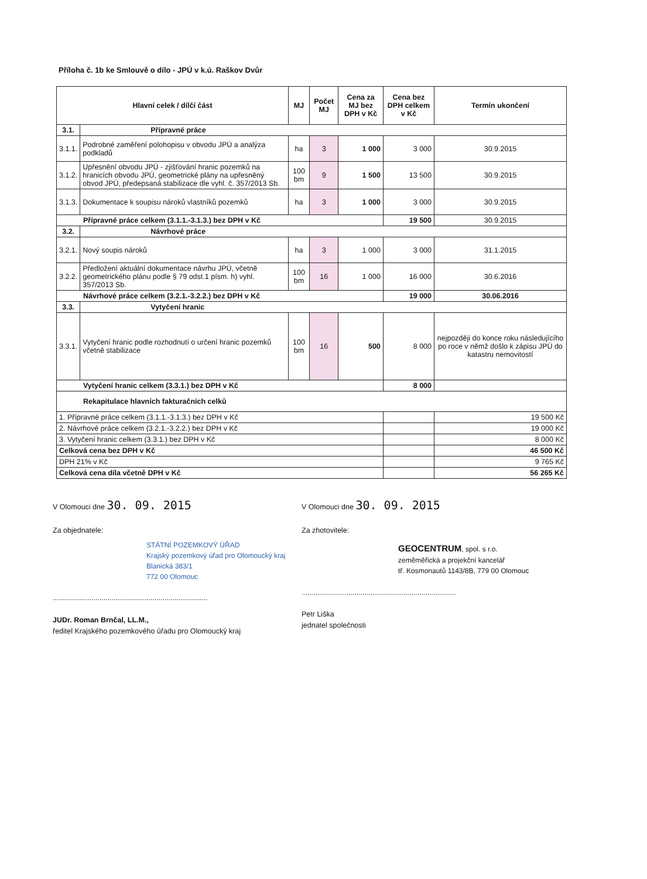Příloha č. 1b ke Smlouvě o dílo - JPÚ v k.ú. Raškov Dvůr
| Hlavní celek / dílčí část | | MJ | Počet MJ | Cena za MJ bez DPH v Kč | Cena bez DPH celkem v Kč | Termín ukončení |
| --- | --- | --- | --- | --- | --- | --- |
| 3.1. | Přípravné práce | | | | | |
| 3.1.1. | Podrobné zaměření polohopisu v obvodu JPÚ a analýza podkladů | ha | 3 | 1 000 | 3 000 | 30.9.2015 |
| 3.1.2. | Upřesnění obvodu JPÚ - zjišťování hranic pozemků na hranicích obvodu JPÚ, geometrické plány na upřesněný obvod JPÚ, předepsaná stabilizace dle vyhl. č. 357/2013 Sb. | 100 bm | 9 | 1 500 | 13 500 | 30.9.2015 |
| 3.1.3. | Dokumentace k soupisu nároků vlastníků pozemků | ha | 3 | 1 000 | 3 000 | 30.9.2015 |
| Přípravné práce celkem (3.1.1.-3.1.3.) bez DPH v Kč | | | | | 19 500 | 30.9.2015 |
| 3.2. | Návrhové práce | | | | | |
| 3.2.1. | Nový soupis nároků | ha | 3 | 1 000 | 3 000 | 31.1.2015 |
| 3.2.2. | Předložení aktuální dokumentace návrhu JPÚ, včetně geometrického plánu podle § 79 odst.1 písm. h) vyhl. 357/2013 Sb. | 100 bm | 16 | 1 000 | 16 000 | 30.6.2016 |
| Návrhové práce celkem (3.2.1.-3.2.2.) bez DPH v Kč | | | | | 19 000 | 30.06.2016 |
| 3.3. | Vytyčení hranic | | | | | |
| 3.3.1. | Vytyčení hranic podle rozhodnutí o určení hranic pozemků včetně stabilizace | 100 bm | 16 | 500 | 8 000 | nejpozději do konce roku následujícího po roce v němž došlo k zápisu JPÚ do katastru nemovitostí |
| Vytyčení hranic celkem (3.3.1.) bez DPH v Kč | | | | | 8 000 | |
| Rekapitulace hlavních fakturačních celků | | | | | | |
| 1. Přípravné práce celkem (3.1.1.-3.1.3.) bez DPH v Kč | | | | | | 19 500 Kč |
| 2. Návrhové práce celkem (3.2.1.-3.2.2.) bez DPH v Kč | | | | | | 19 000 Kč |
| 3. Vytyčení hranic celkem (3.3.1.) bez DPH v Kč | | | | | | 8 000 Kč |
| Celková cena bez DPH v Kč | | | | | | 46 500 Kč |
| DPH 21% v Kč | | | | | | 9 765 Kč |
| Celková cena díla včetně DPH v Kč | | | | | | 56 265 Kč |
V Olomouci dne 30. 09. 2015
Za objednatele:
STÁTNÍ POZEMKOVÝ ÚŘAD
Krajský pozemkový úřad pro Olomoucký kraj
Blanická 383/1
772 00 Olomouc
............................................................................
JUDr. Roman Brnčal, LL.M.,
ředitel Krajského pozemkového úřadu pro Olomoucký kraj
V Olomouci dne 30. 09. 2015
Za zhotovitele:
GEOCENTRUM, spol. s r.o.
zeměměřická a projekční kancelář
tř. Kosmonautů 1143/8B, 779 00 Olomouc
............................................................................
Petr Liška
jednatel společnosti